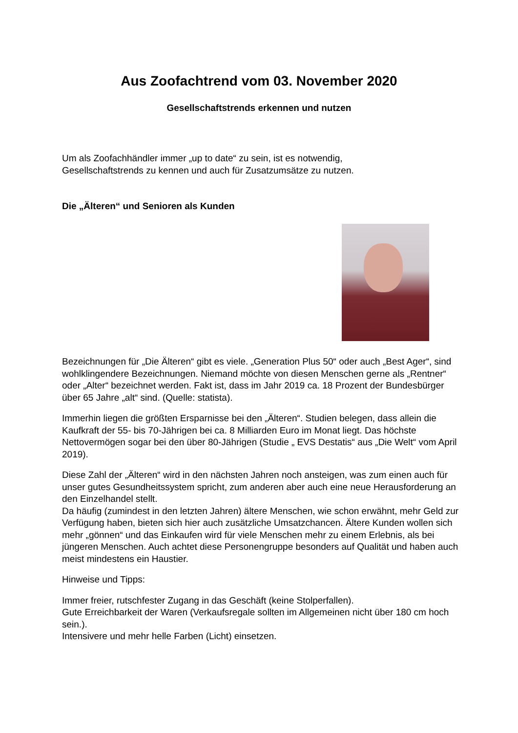Aus Zoofachtrend vom 03. November 2020
Gesellschaftstrends erkennen und nutzen
Um als Zoofachhändler immer „up to date“ zu sein, ist es notwendig,
Gesellschaftstrends zu kennen und auch für Zusatzumsätze zu nutzen.
Die „Älteren“ und Senioren als Kunden
Bezeichnungen für „Die Älteren“ gibt es viele. „Generation Plus 50“ oder auch „Best Ager“, sind wohlklingendere Bezeichnungen. Niemand möchte von diesen Menschen gerne als „Rentner“ oder „Alter“ bezeichnet werden. Fakt ist, dass im Jahr 2019 ca. 18 Prozent der Bundesbürger über 65 Jahre „alt“ sind. (Quelle: statista).
Immerhin liegen die größten Ersparnisse bei den „Älteren“. Studien belegen, dass allein die Kaufkraft der 55- bis 70-Jährigen bei ca. 8 Milliarden Euro im Monat liegt. Das höchste Nettovermögen sogar bei den über 80-Jährigen (Studie „ EVS Destatis“ aus „Die Welt“ vom April 2019).
Diese Zahl der „Älteren“ wird in den nächsten Jahren noch ansteigen, was zum einen auch für unser gutes Gesundheitssystem spricht, zum anderen aber auch eine neue Herausforderung an den Einzelhandel stellt.
Da häufig (zumindest in den letzten Jahren) ältere Menschen, wie schon erwähnt, mehr Geld zur Verfügung haben, bieten sich hier auch zusätzliche Umsatzchancen. Ältere Kunden wollen sich mehr „gönnen“ und das Einkaufen wird für viele Menschen mehr zu einem Erlebnis, als bei jüngeren Menschen. Auch achtet diese Personengruppe besonders auf Qualität und haben auch meist mindestens ein Haustier.
Hinweise und Tipps:
Immer freier, rutschfester Zugang in das Geschäft (keine Stolperfallen).
Gute Erreichbarkeit der Waren (Verkaufsregale sollten im Allgemeinen nicht über 180 cm hoch sein.).
Intensivere und mehr helle Farben (Licht) einsetzen.